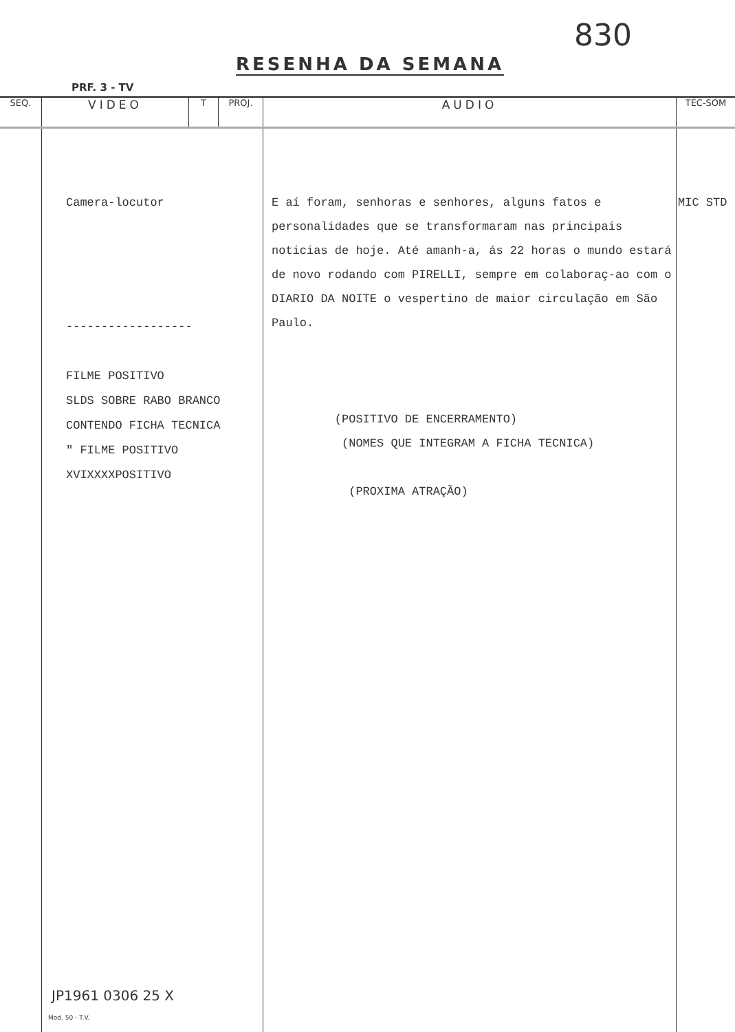RESENHA DA SEMANA
830
PRF. 3 - TV
| SEQ. | VIDEO | T | PROJ. | AUDIO | TÉC-SOM |
| --- | --- | --- | --- | --- | --- |
| | Camera-locutor ------------------ FILME POSITIVO SLDS SOBRE RABO BRANCO CONTENDO FICHA TECNICA " FILME POSITIVO XVIXXXXPOSITIVO | | | E aí foram, senhoras e senhores, alguns fatos e personalidades que se transformaram nas principais noticias de hoje. Até amanh-a, ás 22 horas o mundo estará de novo rodando com PIRELLI, sempre em colaboraç-ao com o DIARIO DA NOITE o vespertino de maior circulação em São Paulo. (POSITIVO DE ENCERRAMENTO) (NOMES QUE INTEGRAM A FICHA TECNICA) (PROXIMA ATRAÇÃO) | MIC STD |
JP1961 0306 25 X
Mod. 50 - T.V.